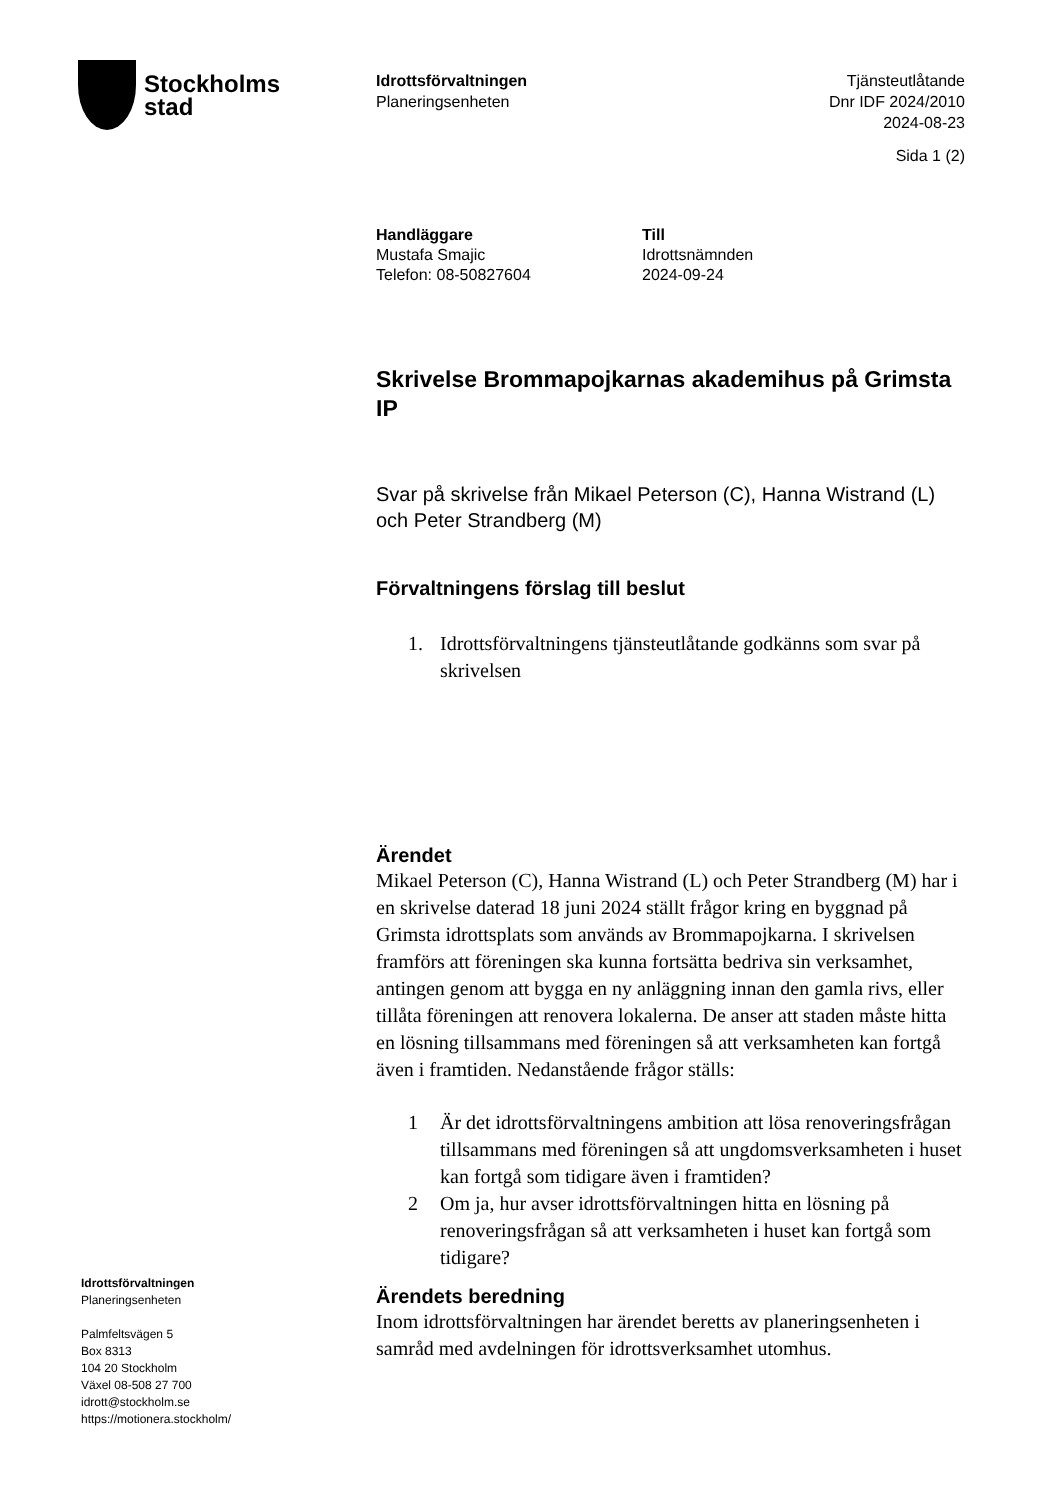Stockholms
stad
Idrottsförvaltningen
Planeringsenheten
Tjänsteutlåtande
Dnr IDF 2024/2010
2024-08-23
Sida 1 (2)
Handläggare
Mustafa Smajic
Telefon: 08-50827604
Till
Idrottsnämnden
2024-09-24
Skrivelse Brommapojkarnas akademihus på Grimsta IP
Svar på skrivelse från Mikael Peterson (C), Hanna Wistrand (L) och Peter Strandberg (M)
Förvaltningens förslag till beslut
1. Idrottsförvaltningens tjänsteutlåtande godkänns som svar på skrivelsen
Ärendet
Mikael Peterson (C), Hanna Wistrand (L) och Peter Strandberg (M) har i en skrivelse daterad 18 juni 2024 ställt frågor kring en byggnad på Grimsta idrottsplats som används av Brommapojkarna. I skrivelsen framförs att föreningen ska kunna fortsätta bedriva sin verksamhet, antingen genom att bygga en ny anläggning innan den gamla rivs, eller tillåta föreningen att renovera lokalerna. De anser att staden måste hitta en lösning tillsammans med föreningen så att verksamheten kan fortgå även i framtiden. Nedanstående frågor ställs:
1 Är det idrottsförvaltningens ambition att lösa renoveringsfrågan tillsammans med föreningen så att ungdomsverksamheten i huset kan fortgå som tidigare även i framtiden?
2 Om ja, hur avser idrottsförvaltningen hitta en lösning på renoveringsfrågan så att verksamheten i huset kan fortgå som tidigare?
Ärendets beredning
Inom idrottsförvaltningen har ärendet beretts av planeringsenheten i samråd med avdelningen för idrottsverksamhet utomhus.
Idrottsförvaltningen
Planeringsenheten
Palmfeltsvägen 5
Box 8313
104 20 Stockholm
Växel 08-508 27 700
idrott@stockholm.se
https://motionera.stockholm/